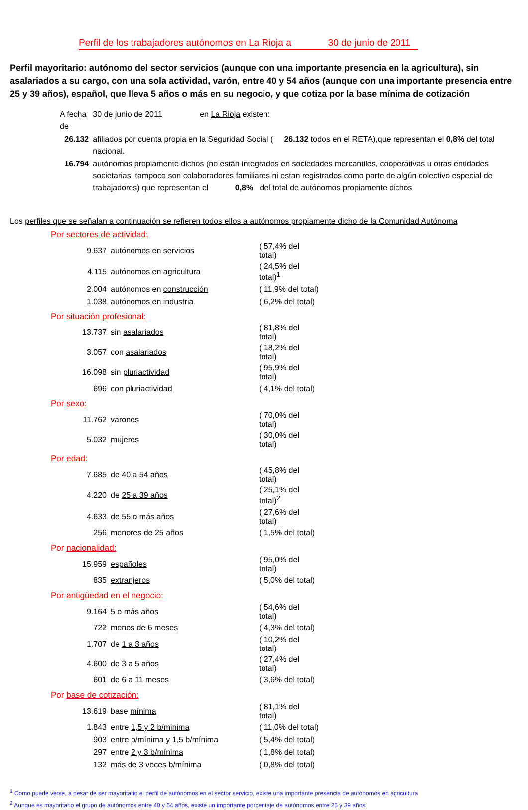Perfil de los trabajadores autónomos en La Rioja a 30 de junio de 2011
Perfil mayoritario: autónomo del sector servicios (aunque con una importante presencia en la agricultura), sin asalariados a su cargo, con una sola actividad, varón, entre 40 y 54 años (aunque con una importante presencia entre 25 y 39 años), español, que lleva 5 años o más en su negocio, y que cotiza por la base mínima de cotización
| A fecha de | 30 de junio de 2011 en La Rioja existen: |
| 26.132 | afiliados por cuenta propia en la Seguridad Social ( 26.132 todos en el RETA),que representan el 0,8% del total nacional. |
| 16.794 | autónomos propiamente dichos (no están integrados en sociedades mercantiles, cooperativas u otras entidades societarias, tampoco son colaboradores familiares ni estan registrados como parte de algún colectivo especial de trabajadores) que representan el 0,8% del total de autónomos propiamente dichos |
Los perfiles que se señalan a continuación se refieren todos ellos a autónomos propiamente dicho de la Comunidad Autónoma
Por sectores de actividad:
| 9.637 | autónomos en servicios | ( 57,4% del total) |
| 4.115 | autónomos en agricultura | ( 24,5% del total)<sup>1</sup> |
| 2.004 | autónomos en construcción | ( 11,9% del total) |
| 1.038 | autónomos en industria | ( 6,2% del total) |
Por situación profesional:
| 13.737 | sin asalariados | ( 81,8% del total) |
| 3.057 | con asalariados | ( 18,2% del total) |
| 16.098 | sin pluriactividad | ( 95,9% del total) |
| 696 | con pluriactividad | ( 4,1% del total) |
Por sexo:
| 11.762 | varones | ( 70,0% del total) |
| 5.032 | mujeres | ( 30,0% del total) |
Por edad:
| 7.685 | de 40 a 54 años | ( 45,8% del total) |
| 4.220 | de 25 a 39 años | ( 25,1% del total)<sup>2</sup> |
| 4.633 | de 55 o más años | ( 27,6% del total) |
| 256 | menores de 25 años | ( 1,5% del total) |
Por nacionalidad:
| 15.959 | españoles | ( 95,0% del total) |
| 835 | extranjeros | ( 5,0% del total) |
Por antigüedad en el negocio:
| 9.164 | 5 o más años | ( 54,6% del total) |
| 722 | menos de 6 meses | ( 4,3% del total) |
| 1.707 | de 1 a 3 años | ( 10,2% del total) |
| 4.600 | de 3 a 5 años | ( 27,4% del total) |
| 601 | de 6 a 11 meses | ( 3,6% del total) |
Por base de cotización:
| 13.619 | base mínima | ( 81,1% del total) |
| 1.843 | entre 1,5 y 2 b/minima | ( 11,0% del total) |
| 903 | entre b/mínima y 1,5 b/mínima | ( 5,4% del total) |
| 297 | entre 2 y 3 b/mínima | ( 1,8% del total) |
| 132 | más de 3 veces b/mínima | ( 0,8% del total) |
<sup>1</sup> Como puede verse, a pesar de ser mayoritario el perfil de autónomos en el sector servicio, existe una importante presencia de autónomos en agricultura
<sup>2</sup> Aunque es mayoritario el grupo de autónomos entre 40 y 54 años, existe un importante porcentaje de autónomos entre 25 y 39 años